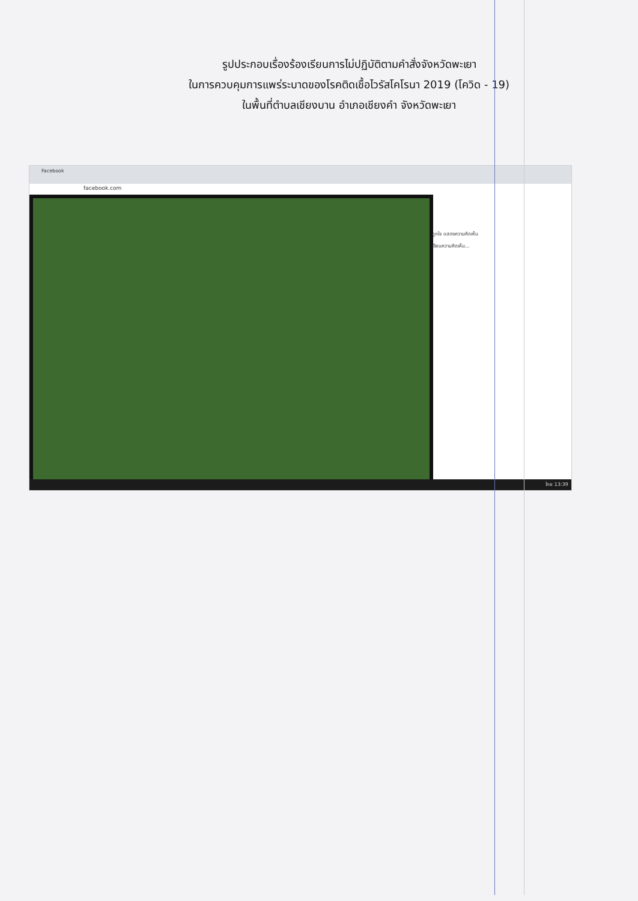รูปประกอบเรื่องร้องเรียนการไม่ปฏิบัติตามคำสั่งจังหวัดพะเยา
ในการควบคุมการแพร่ระบาดของโรคติดเชื้อไวรัสโคโรนา 2019 (โควิด - 19)
ในพื้นที่ตำบลเชียงบาน อำเภอเชียงคำ จังหวัดพะเยา
Facebook
facebook.com
ถูกใจ แสดงความคิดเห็น
เขียนความคิดเห็น...
ไทย 13:39